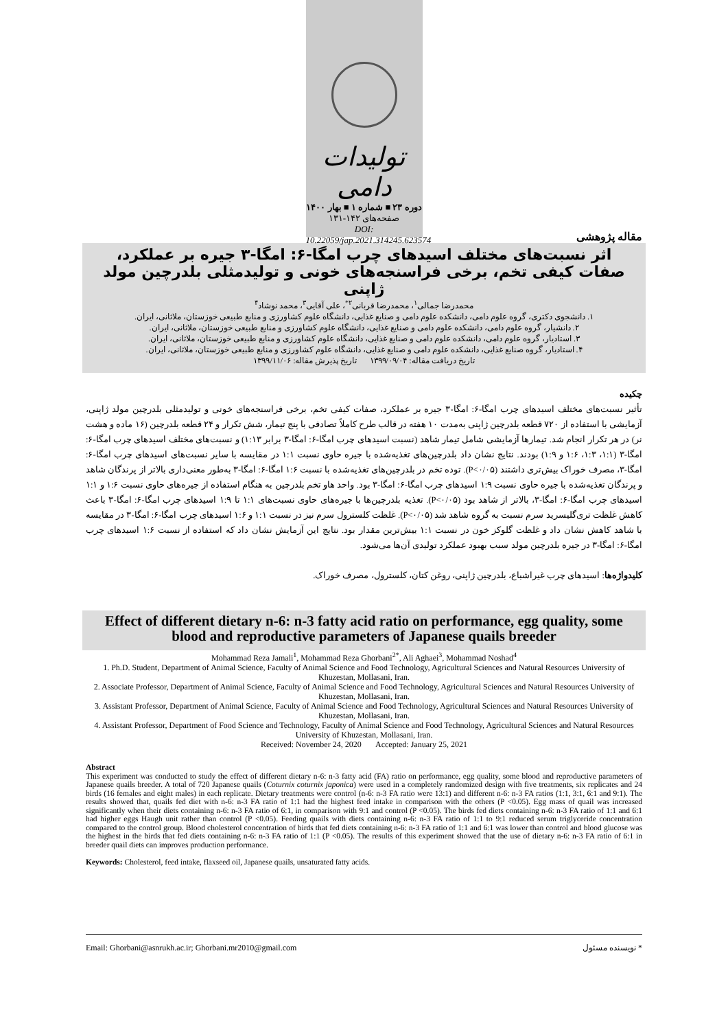تولیدات دامی
دوره ۲۳ ■ شماره ۱ ■ بهار ۱۴۰۰
صفحه‌های ۱۴۲-۱۳۱
DOI: 10.22059/jap.2021.314245.623574
مقاله پژوهشی
اثر نسبت‌های مختلف اسیدهای چرب امگا-۶: امگا-۳ جیره بر عملکرد، صفات کیفی تخم، برخی فراسنجه‌های خونی و تولیدمثلی بلدرچین مولد ژاپنی
محمدرضا جمالی<sup>۱</sup>، محمدرضا قربانی<sup>۲*</sup>، علی آقایی<sup>۳</sup>، محمد نوشاد<sup>۴</sup>
۱. دانشجوی دکتری، گروه علوم دامی، دانشکده علوم دامی و صنایع غذایی، دانشگاه علوم کشاورزی و منابع طبیعی خوزستان، ملاثانی، ایران.
۲. دانشیار، گروه علوم دامی، دانشکده علوم دامی و صنایع غذایی، دانشگاه علوم کشاورزی و منابع طبیعی خوزستان، ملاثانی، ایران.
۳. استادیار، گروه علوم دامی، دانشکده علوم دامی و صنایع غذایی، دانشگاه علوم کشاورزی و منابع طبیعی خوزستان، ملاثانی، ایران.
۴. استادیار، گروه صنایع غذایی، دانشکده علوم دامی و صنایع غذایی، دانشگاه علوم کشاورزی و منابع طبیعی خوزستان، ملاثانی، ایران.
تاریخ دریافت مقاله: ۱۳۹۹/۰۹/۰۴ تاریخ پذیرش مقاله: ۱۳۹۹/۱۱/۰۶
چکیده
تأثیر نسبت‌های مختلف اسیدهای چرب امگا-۶: امگا-۳ جیره بر عملکرد، صفات کیفی تخم، برخی فراسنجه‌های خونی و تولیدمثلی بلدرچین مولد ژاپنی، آزمایشی با استفاده از ۷۲۰ قطعه بلدرچین ژاپنی به‌مدت ۱۰ هفته در قالب طرح کاملاً تصادفی با پنج تیمار، شش تکرار و ۲۴ قطعه بلدرچین (۱۶ ماده و هشت نر) در هر تکرار انجام شد. تیمارها آزمایشی شامل تیمار شاهد (نسبت اسیدهای چرب امگا-۶: امگا-۳ برابر ۱:۱۳) و نسبت‌های مختلف اسیدهای چرب امگا-۶: امگا-۳ (۱:۱، ۱:۳، ۱:۶ و ۱:۹) بودند. نتایج نشان داد بلدرچین‌های تغذیه‌شده با جیره حاوی نسبت ۱:۱ در مقایسه با سایر نسبت‌های اسیدهای چرب امگا-۶: امگا-۳، مصرف خوراک بیش‌تری داشتند (P<۰/۰۵). توده تخم در بلدرچین‌های تغذیه‌شده با نسبت ۱:۶ امگا-۶: امگا-۳ به‌طور معنی‌داری بالاتر از پرندگان شاهد و پرندگان تغذیه‌شده با جیره حاوی نسبت ۱:۹ اسیدهای چرب امگا-۶: امگا-۳ بود. واحد هاو تخم بلدرچین به هنگام استفاده از جیره‌های حاوی نسبت ۱:۶ و ۱:۱ اسیدهای چرب امگا-۶: امگا-۳، بالاتر از شاهد بود (P<۰/۰۵). تغذیه بلدرچین‌ها با جیره‌های حاوی نسبت‌های ۱:۱ تا ۱:۹ اسیدهای چرب امگا-۶: امگا-۳ باعث کاهش غلظت تری‌گلیسرید سرم نسبت به گروه شاهد شد (P<۰/۰۵). غلظت کلسترول سرم نیز در نسبت ۱:۱ و ۱:۶ اسیدهای چرب امگا-۶: امگا-۳ در مقایسه با شاهد کاهش نشان داد و غلظت گلوکز خون در نسبت ۱:۱ بیش‌ترین مقدار بود. نتایج این آزمایش نشان داد که استفاده از نسبت ۱:۶ اسیدهای چرب امگا-۶: امگا-۳ در جیره بلدرچین مولد سبب بهبود عملکرد تولیدی آن‌ها می‌شود.
کلیدواژه‌ها: اسیدهای چرب غیراشباع، بلدرچین ژاپنی، روغن کتان، کلسترول، مصرف خوراک.
Effect of different dietary n-6: n-3 fatty acid ratio on performance, egg quality, some blood and reproductive parameters of Japanese quails breeder
Mohammad Reza Jamali<sup>1</sup>, Mohammad Reza Ghorbani<sup>2*</sup>, Ali Aghaei<sup>3</sup>, Mohammad Noshad<sup>4</sup>
1. Ph.D. Student, Department of Animal Science, Faculty of Animal Science and Food Technology, Agricultural Sciences and Natural Resources University of Khuzestan, Mollasani, Iran.
2. Associate Professor, Department of Animal Science, Faculty of Animal Science and Food Technology, Agricultural Sciences and Natural Resources University of Khuzestan, Mollasani, Iran.
3. Assistant Professor, Department of Animal Science, Faculty of Animal Science and Food Technology, Agricultural Sciences and Natural Resources University of Khuzestan, Mollasani, Iran.
4. Assistant Professor, Department of Food Science and Technology, Faculty of Animal Science and Food Technology, Agricultural Sciences and Natural Resources University of Khuzestan, Mollasani, Iran.
Received: November 24, 2020 Accepted: January 25, 2021
Abstract
This experiment was conducted to study the effect of different dietary n-6: n-3 fatty acid (FA) ratio on performance, egg quality, some blood and reproductive parameters of Japanese quails breeder. A total of 720 Japanese quails (Coturnix coturnix japonica) were used in a completely randomized design with five treatments, six replicates and 24 birds (16 females and eight males) in each replicate. Dietary treatments were control (n-6: n-3 FA ratio were 13:1) and different n-6: n-3 FA ratios (1:1, 3:1, 6:1 and 9:1). The results showed that, quails fed diet with n-6: n-3 FA ratio of 1:1 had the highest feed intake in comparison with the others (P <0.05). Egg mass of quail was increased significantly when their diets containing n-6: n-3 FA ratio of 6:1, in comparison with 9:1 and control (P <0.05). The birds fed diets containing n-6: n-3 FA ratio of 1:1 and 6:1 had higher eggs Haugh unit rather than control (P <0.05). Feeding quails with diets containing n-6: n-3 FA ratio of 1:1 to 9:1 reduced serum triglyceride concentration compared to the control group. Blood cholesterol concentration of birds that fed diets containing n-6: n-3 FA ratio of 1:1 and 6:1 was lower than control and blood glucose was the highest in the birds that fed diets containing n-6: n-3 FA ratio of 1:1 (P <0.05). The results of this experiment showed that the use of dietary n-6: n-3 FA ratio of 6:1 in breeder quail diets can improves production performance.
Keywords: Cholesterol, feed intake, flaxseed oil, Japanese quails, unsaturated fatty acids.
Email: Ghorbani@asnrukh.ac.ir; Ghorbani.mr2010@gmail.com * نویسنده مسئول